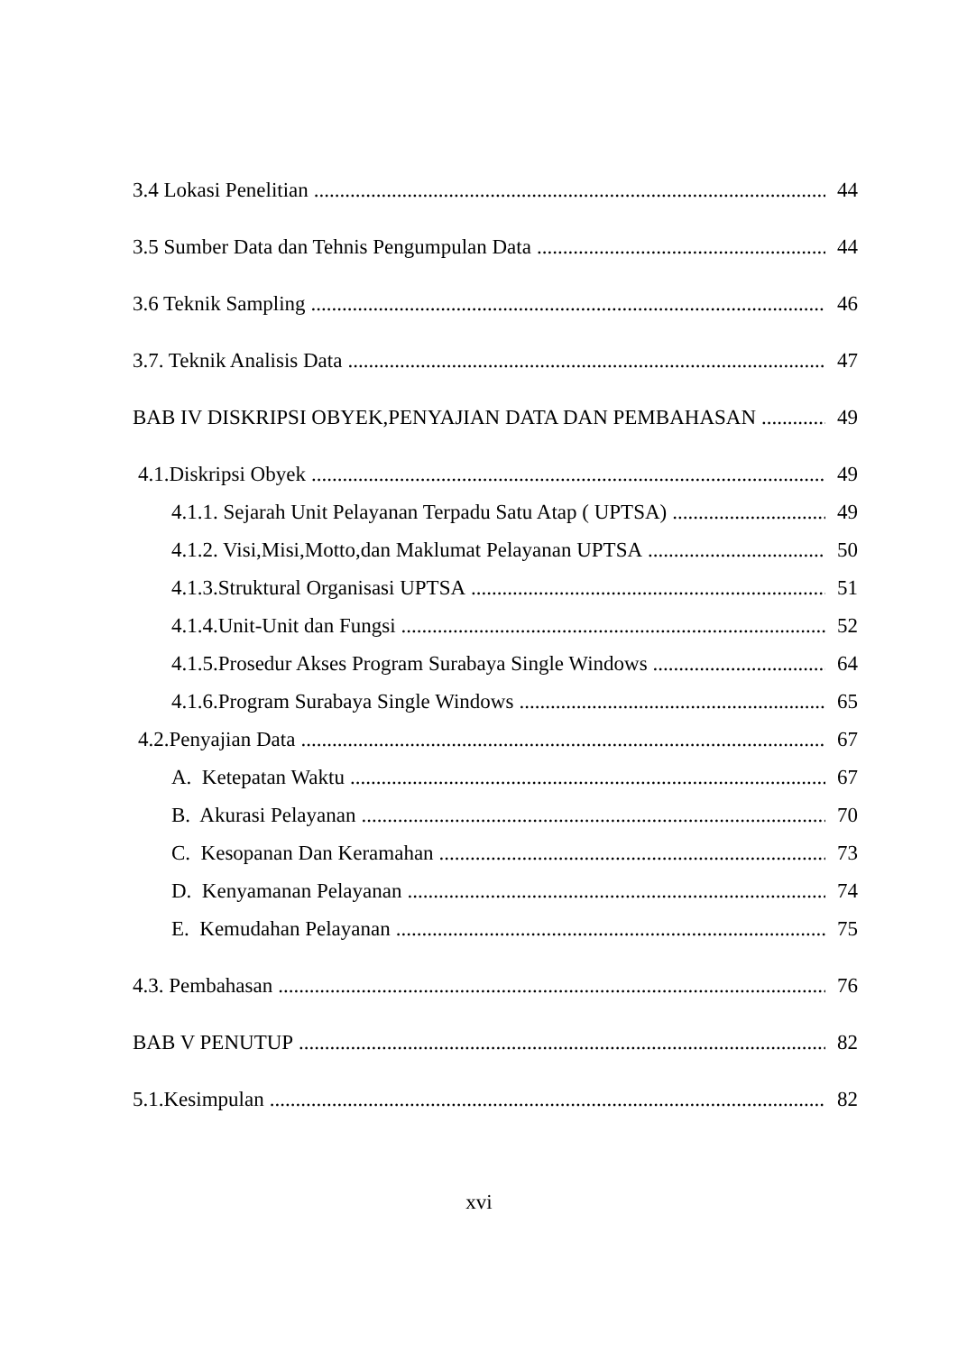3.4 Lokasi Penelitian 44
3.5 Sumber Data dan Tehnis Pengumpulan Data 44
3.6 Teknik Sampling 46
3.7. Teknik Analisis Data 47
BAB IV DISKRIPSI OBYEK,PENYAJIAN DATA DAN PEMBAHASAN 49
4.1.Diskripsi Obyek 49
4.1.1. Sejarah Unit Pelayanan Terpadu Satu Atap ( UPTSA) 49
4.1.2. Visi,Misi,Motto,dan Maklumat Pelayanan UPTSA 50
4.1.3.Struktural Organisasi UPTSA 51
4.1.4.Unit-Unit dan Fungsi 52
4.1.5.Prosedur Akses Program Surabaya Single Windows 64
4.1.6.Program Surabaya Single Windows 65
4.2.Penyajian Data 67
A. Ketepatan Waktu 67
B. Akurasi Pelayanan 70
C. Kesopanan Dan Keramahan 73
D. Kenyamanan Pelayanan 74
E. Kemudahan Pelayanan 75
4.3. Pembahasan 76
BAB V PENUTUP 82
5.1.Kesimpulan 82
xvi